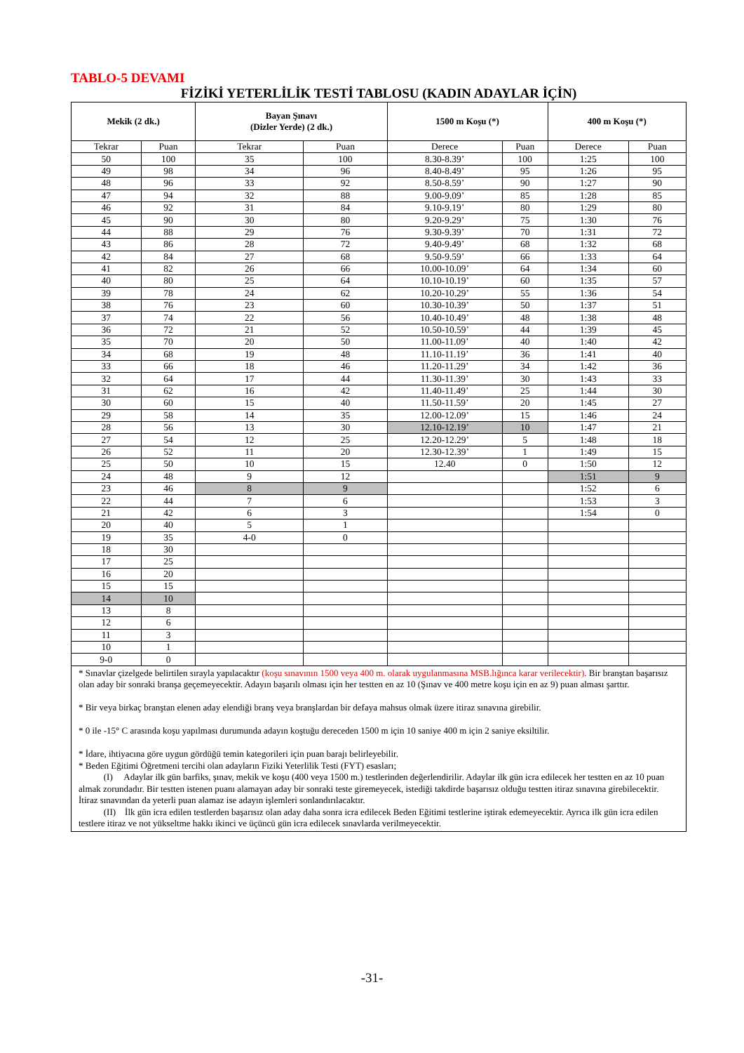TABLO-5 DEVAMI
FİZİKİ YETERLİLİK TESTİ TABLOSU (KADIN ADAYLAR İÇİN)
| Mekik (2 dk.) | | Bayan Şınavı (Dizler Yerde) (2 dk.) | | 1500 m Koşu (*) | | 400 m Koşu (*) | |
| --- | --- | --- | --- | --- | --- | --- | --- |
| Tekrar | Puan | Tekrar | Puan | Derece | Puan | Derece | Puan |
| 50 | 100 | 35 | 100 | 8.30-8.39’ | 100 | 1:25 | 100 |
| 49 | 98 | 34 | 96 | 8.40-8.49’ | 95 | 1:26 | 95 |
| 48 | 96 | 33 | 92 | 8.50-8.59’ | 90 | 1:27 | 90 |
| 47 | 94 | 32 | 88 | 9.00-9.09’ | 85 | 1:28 | 85 |
| 46 | 92 | 31 | 84 | 9.10-9.19’ | 80 | 1:29 | 80 |
| 45 | 90 | 30 | 80 | 9.20-9.29’ | 75 | 1:30 | 76 |
| 44 | 88 | 29 | 76 | 9.30-9.39’ | 70 | 1:31 | 72 |
| 43 | 86 | 28 | 72 | 9.40-9.49’ | 68 | 1:32 | 68 |
| 42 | 84 | 27 | 68 | 9.50-9.59’ | 66 | 1:33 | 64 |
| 41 | 82 | 26 | 66 | 10.00-10.09’ | 64 | 1:34 | 60 |
| 40 | 80 | 25 | 64 | 10.10-10.19’ | 60 | 1:35 | 57 |
| 39 | 78 | 24 | 62 | 10.20-10.29’ | 55 | 1:36 | 54 |
| 38 | 76 | 23 | 60 | 10.30-10.39’ | 50 | 1:37 | 51 |
| 37 | 74 | 22 | 56 | 10.40-10.49’ | 48 | 1:38 | 48 |
| 36 | 72 | 21 | 52 | 10.50-10.59’ | 44 | 1:39 | 45 |
| 35 | 70 | 20 | 50 | 11.00-11.09’ | 40 | 1:40 | 42 |
| 34 | 68 | 19 | 48 | 11.10-11.19’ | 36 | 1:41 | 40 |
| 33 | 66 | 18 | 46 | 11.20-11.29’ | 34 | 1:42 | 36 |
| 32 | 64 | 17 | 44 | 11.30-11.39’ | 30 | 1:43 | 33 |
| 31 | 62 | 16 | 42 | 11.40-11.49’ | 25 | 1:44 | 30 |
| 30 | 60 | 15 | 40 | 11.50-11.59’ | 20 | 1:45 | 27 |
| 29 | 58 | 14 | 35 | 12.00-12.09’ | 15 | 1:46 | 24 |
| 28 | 56 | 13 | 30 | 12.10-12.19’ | 10 | 1:47 | 21 |
| 27 | 54 | 12 | 25 | 12.20-12.29’ | 5 | 1:48 | 18 |
| 26 | 52 | 11 | 20 | 12.30-12.39’ | 1 | 1:49 | 15 |
| 25 | 50 | 10 | 15 | 12.40 | 0 | 1:50 | 12 |
| 24 | 48 | 9 | 12 | | | 1:51 | 9 |
| 23 | 46 | 8 | 9 | | | 1:52 | 6 |
| 22 | 44 | 7 | 6 | | | 1:53 | 3 |
| 21 | 42 | 6 | 3 | | | 1:54 | 0 |
| 20 | 40 | 5 | 1 | | | | |
| 19 | 35 | 4-0 | 0 | | | | |
| 18 | 30 | | | | | | |
| 17 | 25 | | | | | | |
| 16 | 20 | | | | | | |
| 15 | 15 | | | | | | |
| 14 | 10 | | | | | | |
| 13 | 8 | | | | | | |
| 12 | 6 | | | | | | |
| 11 | 3 | | | | | | |
| 10 | 1 | | | | | | |
| 9-0 | 0 | | | | | | |
* Sınavlar çizelgede belirtilen sırayla yapılacaktır (koşu sınavının 1500 veya 400 m. olarak uygulanmasına MSB.lığınca karar verilecektir). Bir branştan başarısız olan aday bir sonraki branşa geçemeyecektir. Adayın başarılı olması için her testten en az 10 (Şınav ve 400 metre koşu için en az 9) puan alması şarttır.
* Bir veya birkaç branştan elenen aday elendiği branş veya branşlardan bir defaya mahsus olmak üzere itiraz sınavına girebilir.
* 0 ile -15° C arasında koşu yapılması durumunda adayın koştuğu dereceden 1500 m için 10 saniye 400 m için 2 saniye eksiltilir.
* İdare, ihtiyacına göre uygun gördüğü temin kategorileri için puan barajı belirleyebilir.
* Beden Eğitimi Öğretmeni tercihi olan adayların Fiziki Yeterlilik Testi (FYT) esasları;
(I) Adaylar ilk gün barfiks, şınav, mekik ve koşu (400 veya 1500 m.) testlerinden değerlendirilir. Adaylar ilk gün icra edilecek her testten en az 10 puan almak zorundadır. Bir testten istenen puanı alamayan aday bir sonraki teste giremeyecek, istediği takdirde başarısız olduğu testten itiraz sınavına girebilecektir. İtiraz sınavından da yeterli puan alamaz ise adayın işlemleri sonlandırılacaktır.
(II) İlk gün icra edilen testlerden başarısız olan aday daha sonra icra edilecek Beden Eğitimi testlerine iştirak edemeyecektir. Ayrıca ilk gün icra edilen testlere itiraz ve not yükseltme hakkı ikinci ve üçüncü gün icra edilecek sınavlarda verilmeyecektir.
-31-